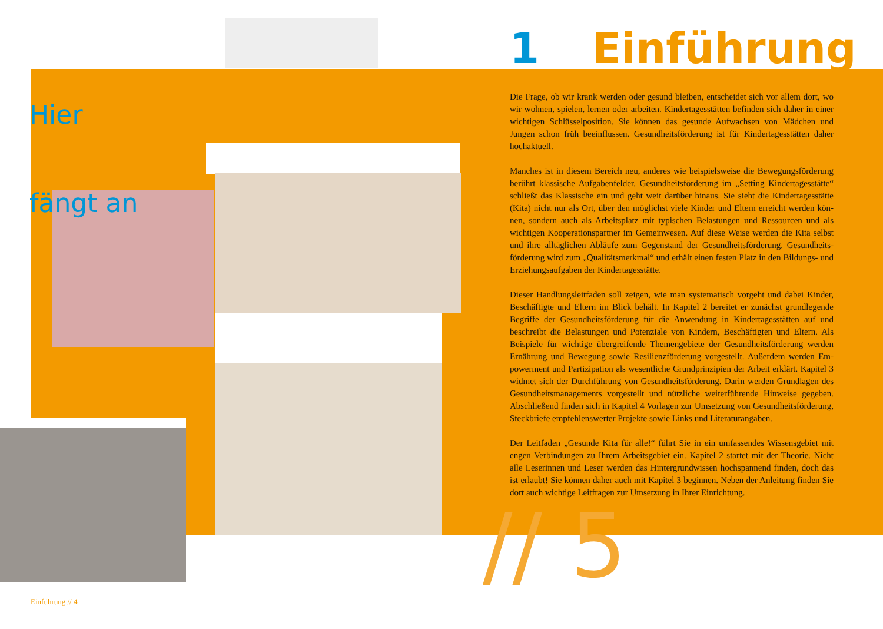Hier
fängt an
1 Einführung
Die Frage, ob wir krank werden oder gesund bleiben, entscheidet sich vor allem dort, wo wir wohnen, spielen, lernen oder arbeiten. Kindertagesstätten befinden sich daher in einer wichtigen Schlüsselposition. Sie können das gesunde Aufwachsen von Mädchen und Jungen schon früh beeinflussen. Gesundheitsförderung ist für Kindertagesstätten daher hochaktuell.
Manches ist in diesem Bereich neu, anderes wie beispielsweise die Bewegungsförderung berührt klassische Aufgabenfelder. Gesundheitsförderung im „Setting Kindertagesstätte“ schließt das Klassische ein und geht weit darüber hinaus. Sie sieht die Kindertagesstätte (Kita) nicht nur als Ort, über den möglichst viele Kinder und Eltern erreicht werden kön-nen, sondern auch als Arbeitsplatz mit typischen Belastungen und Ressourcen und als wichtigen Kooperationspartner im Gemeinwesen. Auf diese Weise werden die Kita selbst und ihre alltäglichen Abläufe zum Gegenstand der Gesundheitsförderung. Gesundheits-förderung wird zum „Qualitätsmerkmal“ und erhält einen festen Platz in den Bildungs- und Erziehungsaufgaben der Kindertagesstätte.
Dieser Handlungsleitfaden soll zeigen, wie man systematisch vorgeht und dabei Kinder, Beschäftigte und Eltern im Blick behält. In Kapitel 2 bereitet er zunächst grundlegende Begriffe der Gesundheitsförderung für die Anwendung in Kindertagesstätten auf und beschreibt die Belastungen und Potenziale von Kindern, Beschäftigten und Eltern. Als Beispiele für wichtige übergreifende Themengebiete der Gesundheitsförderung werden Ernährung und Bewegung sowie Resilienzförderung vorgestellt. Außerdem werden Em-powerment und Partizipation als wesentliche Grundprinzipien der Arbeit erklärt. Kapitel 3 widmet sich der Durchführung von Gesundheitsförderung. Darin werden Grundlagen des Gesundheitsmanagements vorgestellt und nützliche weiterführende Hinweise gegeben. Abschließend finden sich in Kapitel 4 Vorlagen zur Umsetzung von Gesundheitsförderung, Steckbriefe empfehlenswerter Projekte sowie Links und Literaturangaben.
Der Leitfaden „Gesunde Kita für alle!“ führt Sie in ein umfassendes Wissensgebiet mit engen Verbindungen zu Ihrem Arbeitsgebiet ein. Kapitel 2 startet mit der Theorie. Nicht alle Leserinnen und Leser werden das Hintergrundwissen hochspannend finden, doch das ist erlaubt! Sie können daher auch mit Kapitel 3 beginnen. Neben der Anleitung finden Sie dort auch wichtige Leitfragen zur Umsetzung in Ihrer Einrichtung.
// 5
Einführung // 4